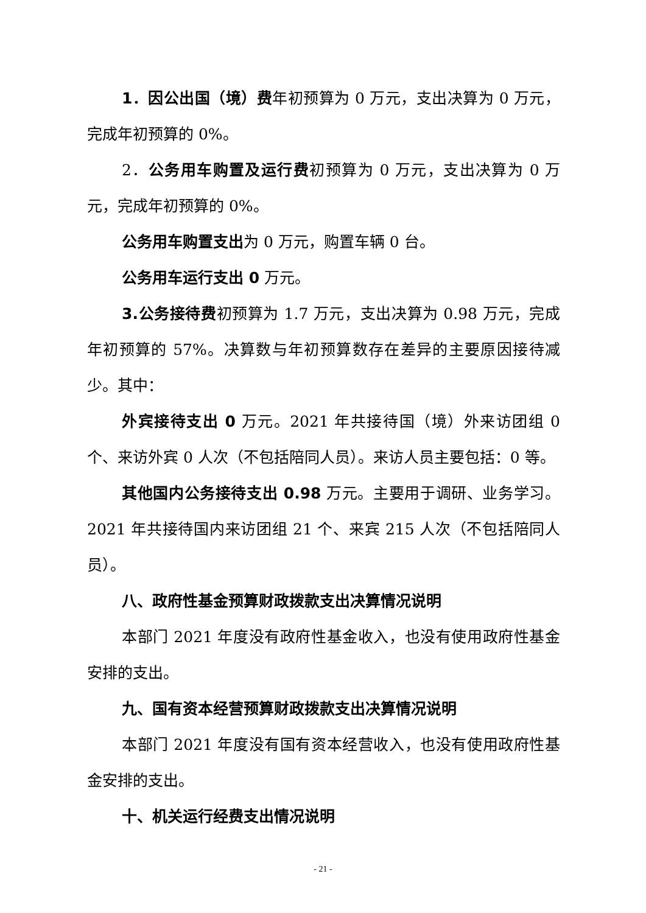1．因公出国（境）费年初预算为 0 万元，支出决算为 0 万元，完成年初预算的 0%。
2．公务用车购置及运行费初预算为 0 万元，支出决算为 0 万元，完成年初预算的 0%。
公务用车购置支出为 0 万元，购置车辆 0 台。
公务用车运行支出 0 万元。
3.公务接待费初预算为 1.7 万元，支出决算为 0.98 万元，完成年初预算的 57%。决算数与年初预算数存在差异的主要原因接待减少。其中：
外宾接待支出 0 万元。2021 年共接待国（境）外来访团组 0 个、来访外宾 0 人次（不包括陪同人员）。来访人员主要包括：0 等。
其他国内公务接待支出 0.98 万元。主要用于调研、业务学习。2021 年共接待国内来访团组 21 个、来宾 215 人次（不包括陪同人员）。
八、政府性基金预算财政拨款支出决算情况说明
本部门 2021 年度没有政府性基金收入，也没有使用政府性基金安排的支出。
九、国有资本经营预算财政拨款支出决算情况说明
本部门 2021 年度没有国有资本经营收入，也没有使用政府性基金安排的支出。
十、机关运行经费支出情况说明
- 21 -